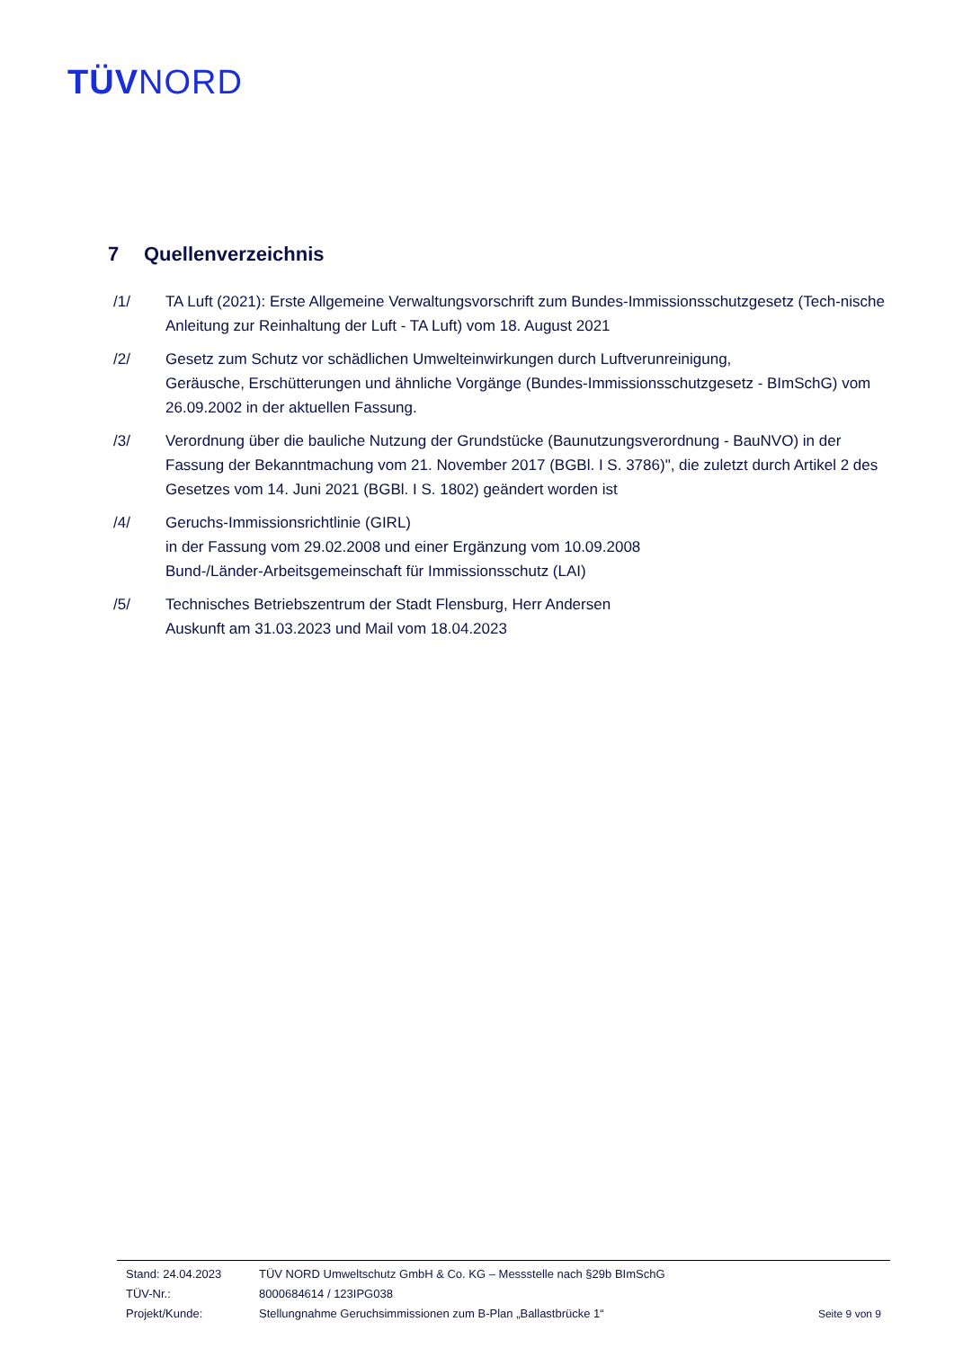TÜVNORD
7 Quellenverzeichnis
/1/ TA Luft (2021): Erste Allgemeine Verwaltungsvorschrift zum Bundes-Immissionsschutzgesetz (Tech-nische Anleitung zur Reinhaltung der Luft - TA Luft) vom 18. August 2021
/2/ Gesetz zum Schutz vor schädlichen Umwelteinwirkungen durch Luftverunreinigung,
Geräusche, Erschütterungen und ähnliche Vorgänge (Bundes-Immissionsschutzgesetz - BImSchG) vom 26.09.2002 in der aktuellen Fassung.
/3/ Verordnung über die bauliche Nutzung der Grundstücke (Baunutzungsverordnung - BauNVO) in der Fassung der Bekanntmachung vom 21. November 2017 (BGBl. I S. 3786)", die zuletzt durch Artikel 2 des Gesetzes vom 14. Juni 2021 (BGBl. I S. 1802) geändert worden ist
/4/ Geruchs-Immissionsrichtlinie (GIRL)
in der Fassung vom 29.02.2008 und einer Ergänzung vom 10.09.2008
Bund-/Länder-Arbeitsgemeinschaft für Immissionsschutz (LAI)
/5/ Technisches Betriebszentrum der Stadt Flensburg, Herr Andersen
Auskunft am 31.03.2023 und Mail vom 18.04.2023
Stand: 24.04.2023 TÜV NORD Umweltschutz GmbH & Co. KG – Messstelle nach §29b BImSchG
TÜV-Nr.: 8000684614 / 123IPG038
Projekt/Kunde: Stellungnahme Geruchsimmissionen zum B-Plan „Ballastbrücke 1“
Seite 9 von 9